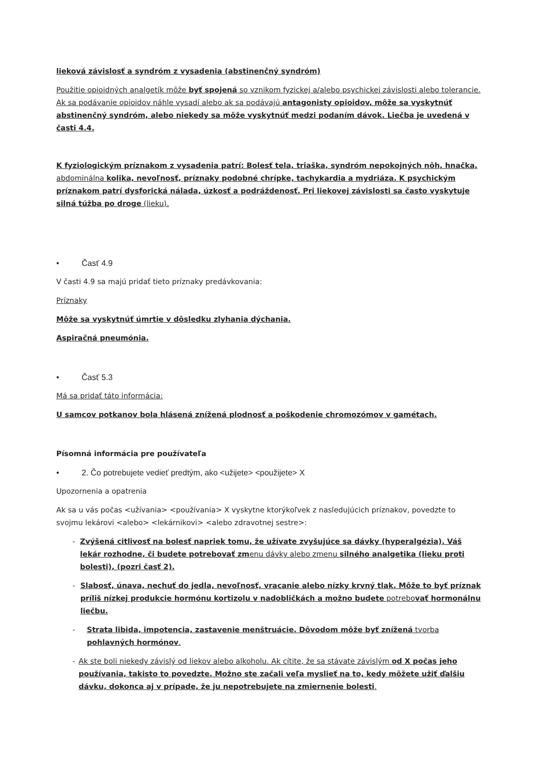lieková závislosť a syndróm z vysadenia (abstinenčný syndróm)
Použitie opioidných analgetík môže byť spojená so vznikom fyzickej a/alebo psychickej závislosti alebo tolerancie. Ak sa podávanie opioidov náhle vysadí alebo ak sa podávajú antagonisty opioidov, môže sa vyskytnúť abstinenčný syndróm, alebo niekedy sa môže vyskytnúť medzi podaním dávok. Liečba je uvedená v časti 4.4.
K fyziologickým príznakom z vysadenia patrí: Bolesť tela, triaška, syndróm nepokojných nôh, hnačka, abdominálna kolika, nevoľnosť, príznaky podobné chrípke, tachykardia a mydriáza. K psychickým príznakom patrí dysforická nálada, úzkosť a podráždenosť. Pri liekovej závislosti sa často vyskytuje silná túžba po droge (lieku).
• Časť 4.9
V časti 4.9 sa majú pridať tieto príznaky predávkovania:
Príznaky
Môže sa vyskytnúť úmrtie v dôsledku zlyhania dýchania.
Aspiračná pneumónia.
• Časť 5.3
Má sa pridať táto informácia:
U samcov potkanov bola hlásená znížená plodnosť a poškodenie chromozómov v gamétach.
Písomná informácia pre používateľa
• 2. Čo potrebujete vedieť predtým, ako <užijete> <použijete> X
Upozornenia a opatrenia
Ak sa u vás počas <užívania> <používania> X vyskytne ktorýkoľvek z nasledujúcich príznakov, povedzte to svojmu lekárovi <alebo> <lekárnikovi> <alebo zdravotnej sestre>:
- Zvýšená citlivosť na bolesť napriek tomu, že užívate zvyšujúce sa dávky (hyperalgézia). Váš lekár rozhodne, či budete potrebovať zmenu dávky alebo zmenu silného analgetika (lieku proti bolesti), (pozri časť 2).
- Slabosť, únava, nechuť do jedla, nevoľnosť, vracanie alebo nízky krvný tlak. Môže to byť príznak príliš nízkej produkcie hormónu kortizolu v nadobličkách a možno budete potrebovať hormonálnu liečbu.
- Strata libida, impotencia, zastavenie menštruácie. Dôvodom môže byť znížená tvorba pohlavných hormónov.
- Ak ste boli niekedy závislý od liekov alebo alkoholu. Ak cítite, že sa stávate závislým od X počas jeho používania, takisto to povedzte. Možno ste začali veľa myslieť na to, kedy môžete užiť ďalšiu dávku, dokonca aj v prípade, že ju nepotrebujete na zmiernenie bolesti.